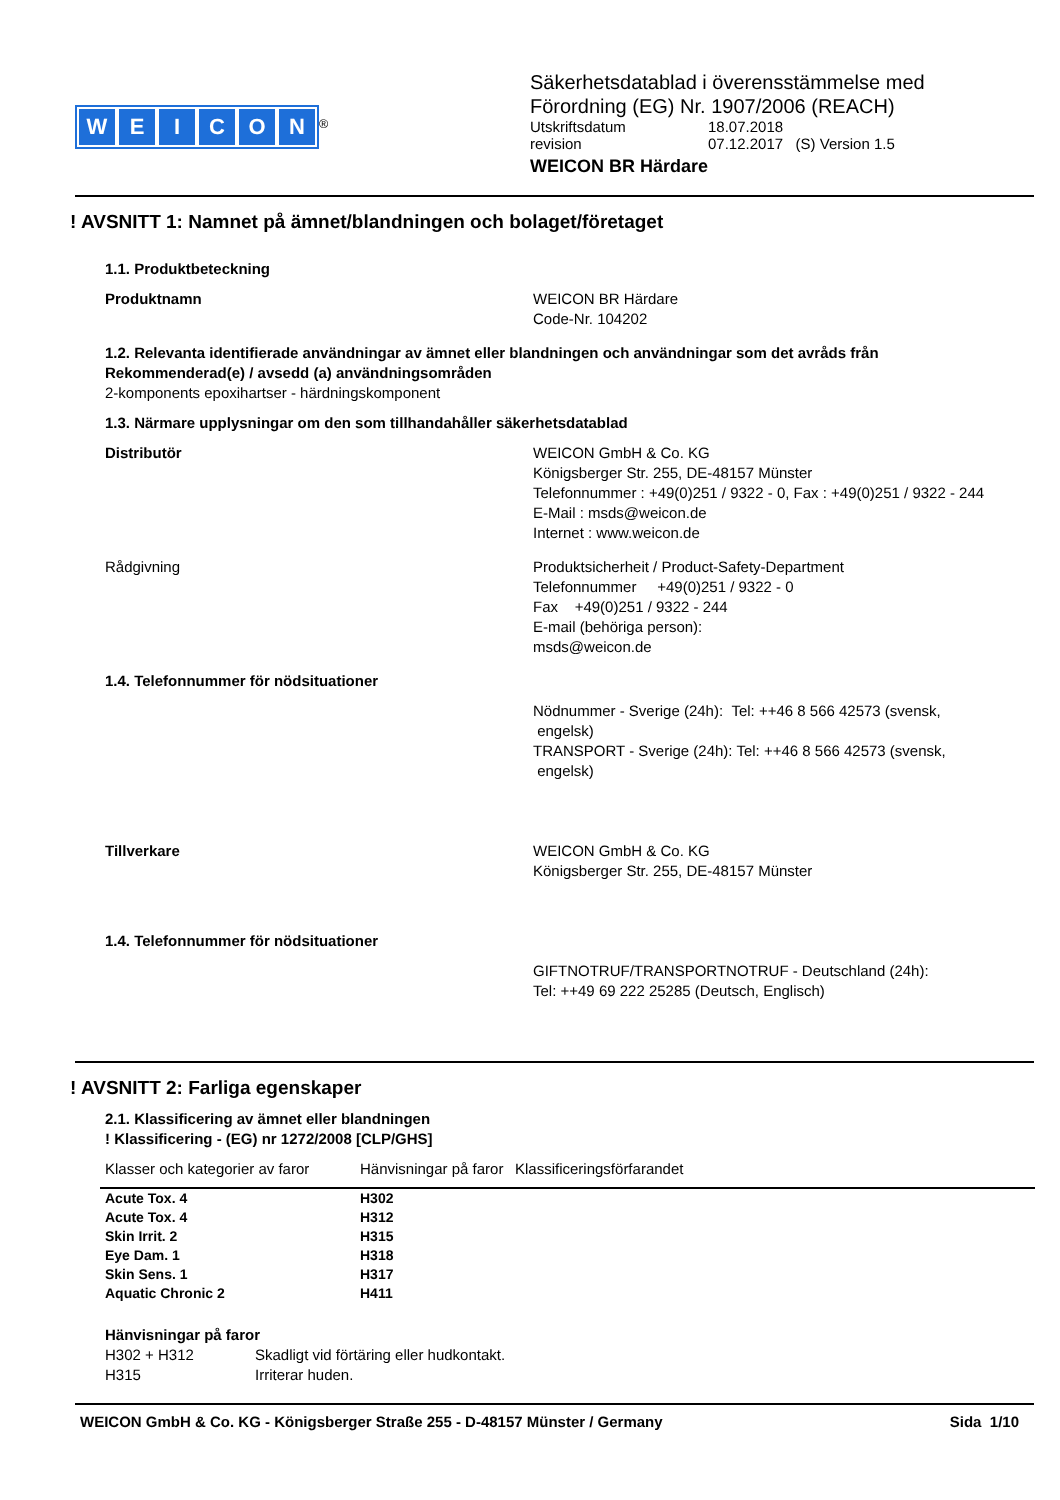WEICON
<sup>®</sup>
Säkerhetsdatablad i överensstämmelse med
Förordning (EG) Nr. 1907/2006 (REACH)
Utskriftsdatum 18.07.2018
revision 07.12.2017 (S) Version 1.5
WEICON BR Härdare
! AVSNITT 1: Namnet på ämnet/blandningen och bolaget/företaget
1.1. Produktbeteckning
Produktnamn WEICON BR Härdare
Code-Nr. 104202
1.2. Relevanta identifierade användningar av ämnet eller blandningen och användningar som det avråds från
Rekommenderad(e) / avsedd (a) användningsområden
2-komponents epoxihartser - härdningskomponent
1.3. Närmare upplysningar om den som tillhandahåller säkerhetsdatablad
Distributör WEICON GmbH & Co. KG
Königsberger Str. 255, DE-48157 Münster
Telefonnummer : +49(0)251 / 9322 - 0, Fax : +49(0)251 / 9322 - 244
E-Mail : msds@weicon.de
Internet : www.weicon.de
Rådgivning Produktsicherheit / Product-Safety-Department
Telefonnummer +49(0)251 / 9322 - 0
Fax +49(0)251 / 9322 - 244
E-mail (behöriga person):
msds@weicon.de
1.4. Telefonnummer för nödsituationer
Nödnummer - Sverige (24h): Tel: ++46 8 566 42573 (svensk,
engelsk)
TRANSPORT - Sverige (24h): Tel: ++46 8 566 42573 (svensk,
engelsk)
Tillverkare WEICON GmbH & Co. KG
Königsberger Str. 255, DE-48157 Münster
1.4. Telefonnummer för nödsituationer
GIFTNOTRUF/TRANSPORTNOTRUF - Deutschland (24h):
Tel: ++49 69 222 25285 (Deutsch, Englisch)
! AVSNITT 2: Farliga egenskaper
2.1. Klassificering av ämnet eller blandningen
! Klassificering - (EG) nr 1272/2008 [CLP/GHS]
| Klasser och kategorier av faror | Hänvisningar på faror | Klassificeringsförfarandet |
| --- | --- | --- |
| Acute Tox. 4 | H302 | |
| Acute Tox. 4 | H312 | |
| Skin Irrit. 2 | H315 | |
| Eye Dam. 1 | H318 | |
| Skin Sens. 1 | H317 | |
| Aquatic Chronic 2 | H411 | |
Hänvisningar på faror
H302 + H312 Skadligt vid förtäring eller hudkontakt.
H315 Irriterar huden.
WEICON GmbH & Co. KG - Königsberger Straße 255 - D-48157 Münster / Germany Sida 1/10